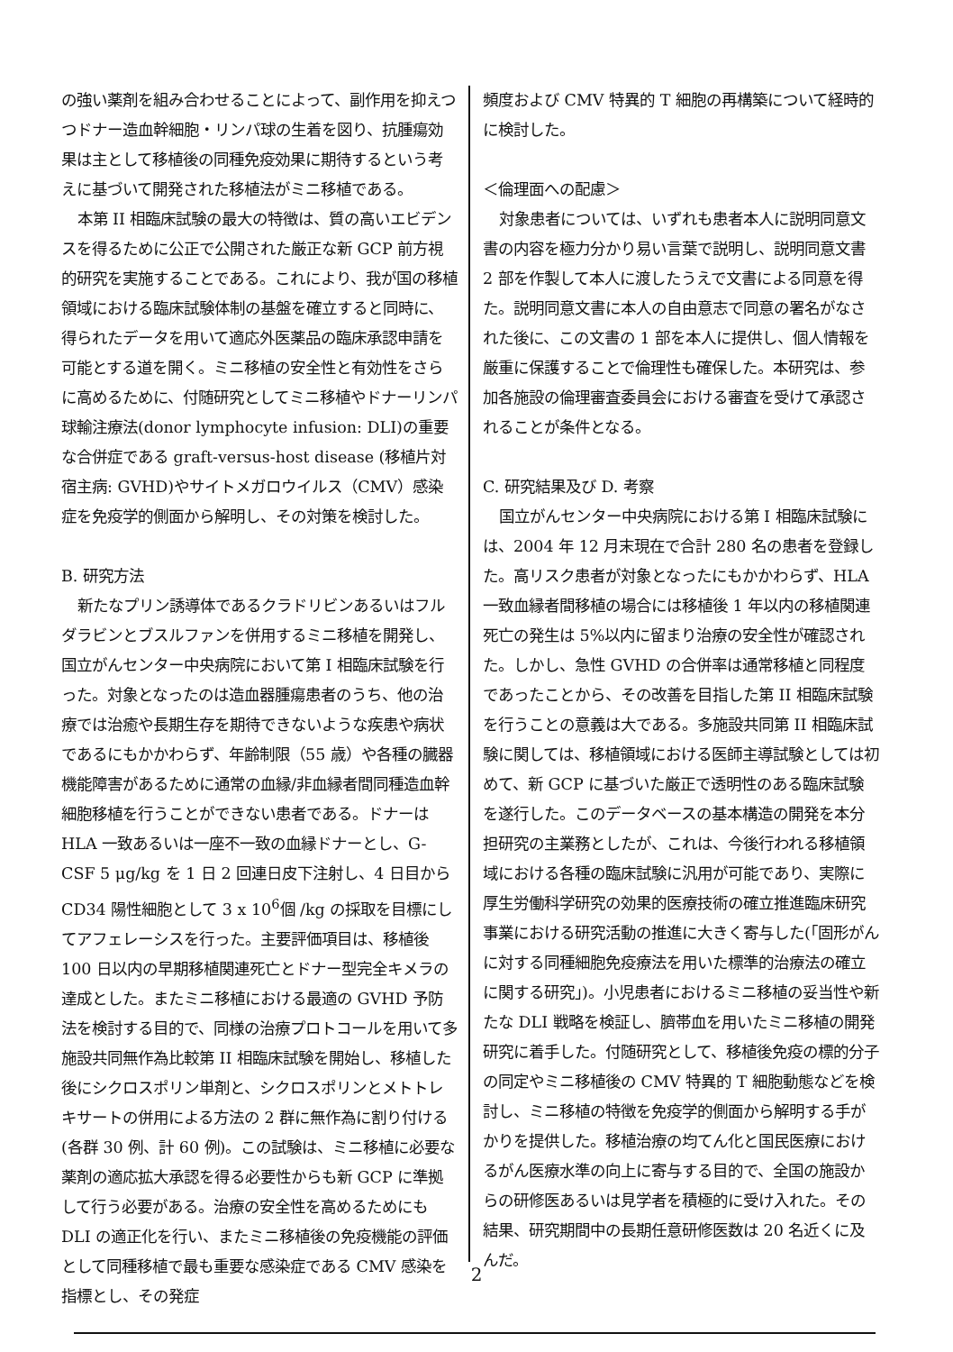の強い薬剤を組み合わせることによって、副作用を抑えつつドナー造血幹細胞・リンパ球の生着を図り、抗腫瘍効果は主として移植後の同種免疫効果に期待するという考えに基づいて開発された移植法がミニ移植である。
本第 II 相臨床試験の最大の特徴は、質の高いエビデンスを得るために公正で公開された厳正な新 GCP 前方視的研究を実施することである。これにより、我が国の移植領域における臨床試験体制の基盤を確立すると同時に、得られたデータを用いて適応外医薬品の臨床承認申請を可能とする道を開く。ミニ移植の安全性と有効性をさらに高めるために、付随研究としてミニ移植やドナーリンパ球輸注療法(donor lymphocyte infusion: DLI)の重要な合併症である graft-versus-host disease (移植片対宿主病: GVHD)やサイトメガロウイルス（CMV）感染症を免疫学的側面から解明し、その対策を検討した。
B. 研究方法
新たなプリン誘導体であるクラドリビンあるいはフルダラビンとブスルファンを併用するミニ移植を開発し、国立がんセンター中央病院において第 I 相臨床試験を行った。対象となったのは造血器腫瘍患者のうち、他の治療では治癒や長期生存を期待できないような疾患や病状であるにもかかわらず、年齢制限（55 歳）や各種の臓器機能障害があるために通常の血縁/非血縁者間同種造血幹細胞移植を行うことができない患者である。ドナーは HLA 一致あるいは一座不一致の血縁ドナーとし、G-CSF 5 μg/kg を 1 日 2 回連日皮下注射し、4 日目から CD34 陽性細胞として 3 x 10<sup>6</sup>個 /kg の採取を目標にしてアフェレーシスを行った。主要評価項目は、移植後 100 日以内の早期移植関連死亡とドナー型完全キメラの達成とした。またミニ移植における最適の GVHD 予防法を検討する目的で、同様の治療プロトコールを用いて多施設共同無作為比較第 II 相臨床試験を開始し、移植した後にシクロスポリン単剤と、シクロスポリンとメトトレキサートの併用による方法の 2 群に無作為に割り付ける(各群 30 例、計 60 例)。この試験は、ミニ移植に必要な薬剤の適応拡大承認を得る必要性からも新 GCP に準拠して行う必要がある。治療の安全性を高めるためにも DLI の適正化を行い、またミニ移植後の免疫機能の評価として同種移植で最も重要な感染症である CMV 感染を指標とし、その発症
頻度および CMV 特異的 T 細胞の再構築について経時的に検討した。
＜倫理面への配慮＞
対象患者については、いずれも患者本人に説明同意文書の内容を極力分かり易い言葉で説明し、説明同意文書 2 部を作製して本人に渡したうえで文書による同意を得た。説明同意文書に本人の自由意志で同意の署名がなされた後に、この文書の 1 部を本人に提供し、個人情報を厳重に保護することで倫理性も確保した。本研究は、参加各施設の倫理審査委員会における審査を受けて承認されることが条件となる。
C. 研究結果及び D. 考察
国立がんセンター中央病院における第 I 相臨床試験には、2004 年 12 月末現在で合計 280 名の患者を登録した。高リスク患者が対象となったにもかかわらず、HLA 一致血縁者間移植の場合には移植後 1 年以内の移植関連死亡の発生は 5%以内に留まり治療の安全性が確認された。しかし、急性 GVHD の合併率は通常移植と同程度であったことから、その改善を目指した第 II 相臨床試験を行うことの意義は大である。多施設共同第 II 相臨床試験に関しては、移植領域における医師主導試験としては初めて、新 GCP に基づいた厳正で透明性のある臨床試験を遂行した。このデータベースの基本構造の開発を本分担研究の主業務としたが、これは、今後行われる移植領域における各種の臨床試験に汎用が可能であり、実際に厚生労働科学研究の効果的医療技術の確立推進臨床研究事業における研究活動の推進に大きく寄与した(「固形がんに対する同種細胞免疫療法を用いた標準的治療法の確立に関する研究」)。小児患者におけるミニ移植の妥当性や新たな DLI 戦略を検証し、臍帯血を用いたミニ移植の開発研究に着手した。付随研究として、移植後免疫の標的分子の同定やミニ移植後の CMV 特異的 T 細胞動態などを検討し、ミニ移植の特徴を免疫学的側面から解明する手がかりを提供した。移植治療の均てん化と国民医療におけるがん医療水準の向上に寄与する目的で、全国の施設からの研修医あるいは見学者を積極的に受け入れた。その結果、研究期間中の長期任意研修医数は 20 名近くに及んだ。
2